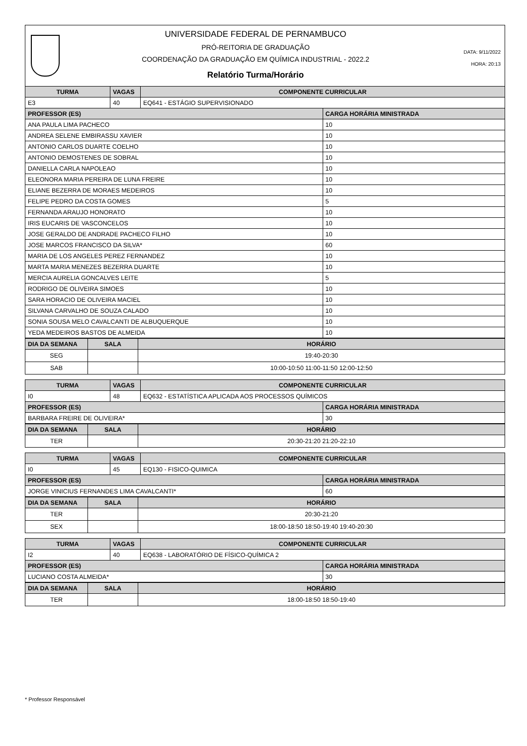UNIVERSIDADE FEDERAL DE PERNAMBUCO
PRÓ-REITORIA DE GRADUAÇÃO
COORDENAÇÃO DA GRADUAÇÃO EM QUÍMICA INDUSTRIAL - 2022.2
Relatório Turma/Horário
DATA: 9/11/2022
HORA: 20:13
| TURMA | VAGAS | COMPONENTE CURRICULAR | |
| --- | --- | --- | --- |
| E3 | 40 | EQ641 - ESTÁGIO SUPERVISIONADO | |
| PROFESSOR (ES) | | | CARGA HORÁRIA MINISTRADA |
| ANA PAULA LIMA PACHECO | | | 10 |
| ANDREA SELENE EMBIRASSU XAVIER | | | 10 |
| ANTONIO CARLOS DUARTE COELHO | | | 10 |
| ANTONIO DEMOSTENES DE SOBRAL | | | 10 |
| DANIELLA CARLA NAPOLEAO | | | 10 |
| ELEONORA MARIA PEREIRA DE LUNA FREIRE | | | 10 |
| ELIANE BEZERRA DE MORAES MEDEIROS | | | 10 |
| FELIPE PEDRO DA COSTA GOMES | | | 5 |
| FERNANDA ARAUJO HONORATO | | | 10 |
| IRIS EUCARIS DE VASCONCELOS | | | 10 |
| JOSE GERALDO DE ANDRADE PACHECO FILHO | | | 10 |
| JOSE MARCOS FRANCISCO DA SILVA* | | | 60 |
| MARIA DE LOS ANGELES PEREZ FERNANDEZ | | | 10 |
| MARTA MARIA MENEZES BEZERRA DUARTE | | | 10 |
| MERCIA AURELIA GONCALVES LEITE | | | 5 |
| RODRIGO DE OLIVEIRA SIMOES | | | 10 |
| SARA HORACIO DE OLIVEIRA MACIEL | | | 10 |
| SILVANA CARVALHO DE SOUZA CALADO | | | 10 |
| SONIA SOUSA MELO CAVALCANTI DE ALBUQUERQUE | | | 10 |
| YEDA MEDEIROS BASTOS DE ALMEIDA | | | 10 |
| DIA DA SEMANA | SALA | HORÁRIO |
| --- | --- | --- |
| SEG | | 19:40-20:30 |
| SAB | | 10:00-10:50 11:00-11:50 12:00-12:50 |
| TURMA | VAGAS | COMPONENTE CURRICULAR | |
| --- | --- | --- | --- |
| I0 | 48 | EQ632 - ESTATÍSTICA APLICADA AOS PROCESSOS QUÍMICOS | |
| PROFESSOR (ES) | | | CARGA HORÁRIA MINISTRADA |
| BARBARA FREIRE DE OLIVEIRA* | | | 30 |
| DIA DA SEMANA | SALA | HORÁRIO |
| --- | --- | --- |
| TER | | 20:30-21:20 21:20-22:10 |
| TURMA | VAGAS | COMPONENTE CURRICULAR | |
| --- | --- | --- | --- |
| I0 | 45 | EQ130 - FISICO-QUIMICA | |
| PROFESSOR (ES) | | | CARGA HORÁRIA MINISTRADA |
| JORGE VINICIUS FERNANDES LIMA CAVALCANTI* | | | 60 |
| DIA DA SEMANA | SALA | HORÁRIO |
| --- | --- | --- |
| TER | | 20:30-21:20 |
| SEX | | 18:00-18:50 18:50-19:40 19:40-20:30 |
| TURMA | VAGAS | COMPONENTE CURRICULAR | |
| --- | --- | --- | --- |
| I2 | 40 | EQ638 - LABORATÓRIO DE FÍSICO-QUÍMICA 2 | |
| PROFESSOR (ES) | | | CARGA HORÁRIA MINISTRADA |
| LUCIANO COSTA ALMEIDA* | | | 30 |
| DIA DA SEMANA | SALA | HORÁRIO |
| --- | --- | --- |
| TER | | 18:00-18:50 18:50-19:40 |
* Professor Responsável